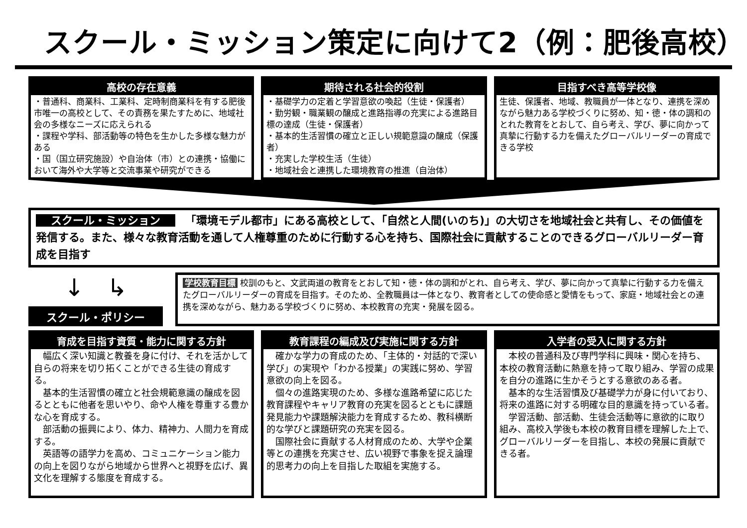スクール・ミッション策定に向けて2（例：肥後高校）
高校の存在意義
・普通科、商業科、工業科、定時制商業科を有する肥後市唯一の高校として、その責務を果たすために、地域社会の多様なニーズに応えられる
・課程や学科、部活動等の特色を生かした多様な魅力がある
・国（国立研究施設）や自治体（市）との連携・協働において海外や大学等と交流事業や研究ができる
期待される社会的役割
・基礎学力の定着と学習意欲の喚起（生徒・保護者）
・勤労観・職業観の醸成と進路指導の充実による進路目標の達成（生徒・保護者）
・基本的生活習慣の確立と正しい規範意識の醸成（保護者）
・充実した学校生活（生徒）
・地域社会と連携した環境教育の推進（自治体）
目指すべき高等学校像
生徒、保護者、地域、教職員が一体となり、連携を深めながら魅力ある学校づくりに努め、知・徳・体の調和のとれた教育をとおして、自ら考え、学び、夢に向かって真摯に行動する力を備えたグローバルリーダーの育成できる学校
スクール・ミッション 「環境モデル都市」にある高校として、「自然と人間(いのち)」の大切さを地域社会と共有し、その価値を発信する。また、様々な教育活動を通して人権尊重のために行動する心を持ち、国際社会に貢献することのできるグローバルリーダー育成を目指す
↓ ↳
スクール・ポリシー
学校教育目標 校訓のもと、文武両道の教育をとおして知・徳・体の調和がとれ、自ら考え、学び、夢に向かって真摯に行動する力を備えたグローバルリーダーの育成を目指す。そのため、全教職員は一体となり、教育者としての使命感と愛情をもって、家庭・地域社会との連携を深めながら、魅力ある学校づくりに努め、本校教育の充実・発展を図る。
育成を目指す資質・能力に関する方針
　幅広く深い知識と教養を身に付け、それを活かして自らの将来を切り拓くことができる生徒の育成する。
　基本的生活習慣の確立と社会規範意識の醸成を図るとともに他者を思いやり、命や人権を尊重する豊かな心を育成する。
　部活動の振興により、体力、精神力、人間力を育成する。
　英語等の語学力を高め、コミュニケーション能力の向上を図りながら地域から世界へと視野を広げ、異文化を理解する態度を育成する。
教育課程の編成及び実施に関する方針
　確かな学力の育成のため、「主体的・対話的で深い学び」の実現や「わかる授業」の実践に努め、学習意欲の向上を図る。
　個々の進路実現のため、多様な進路希望に応じた教育課程やキャリア教育の充実を図るとともに課題発見能力や課題解決能力を育成するため、教科横断的な学びと課題研究の充実を図る。
　国際社会に貢献する人材育成のため、大学や企業等との連携を充実させ、広い視野で事象を捉え論理的思考力の向上を目指した取組を実施する。
入学者の受入に関する方針
　本校の普通科及び専門学科に興味・関心を持ち、本校の教育活動に熱意を持って取り組み、学習の成果を自分の進路に生かそうとする意欲のある者。
　基本的な生活習慣及び基礎学力が身に付いており、将来の進路に対する明確な目的意識を持っている者。
　学習活動、部活動、生徒会活動等に意欲的に取り組み、高校入学後も本校の教育目標を理解した上で、グローバルリーダーを目指し、本校の発展に貢献できる者。